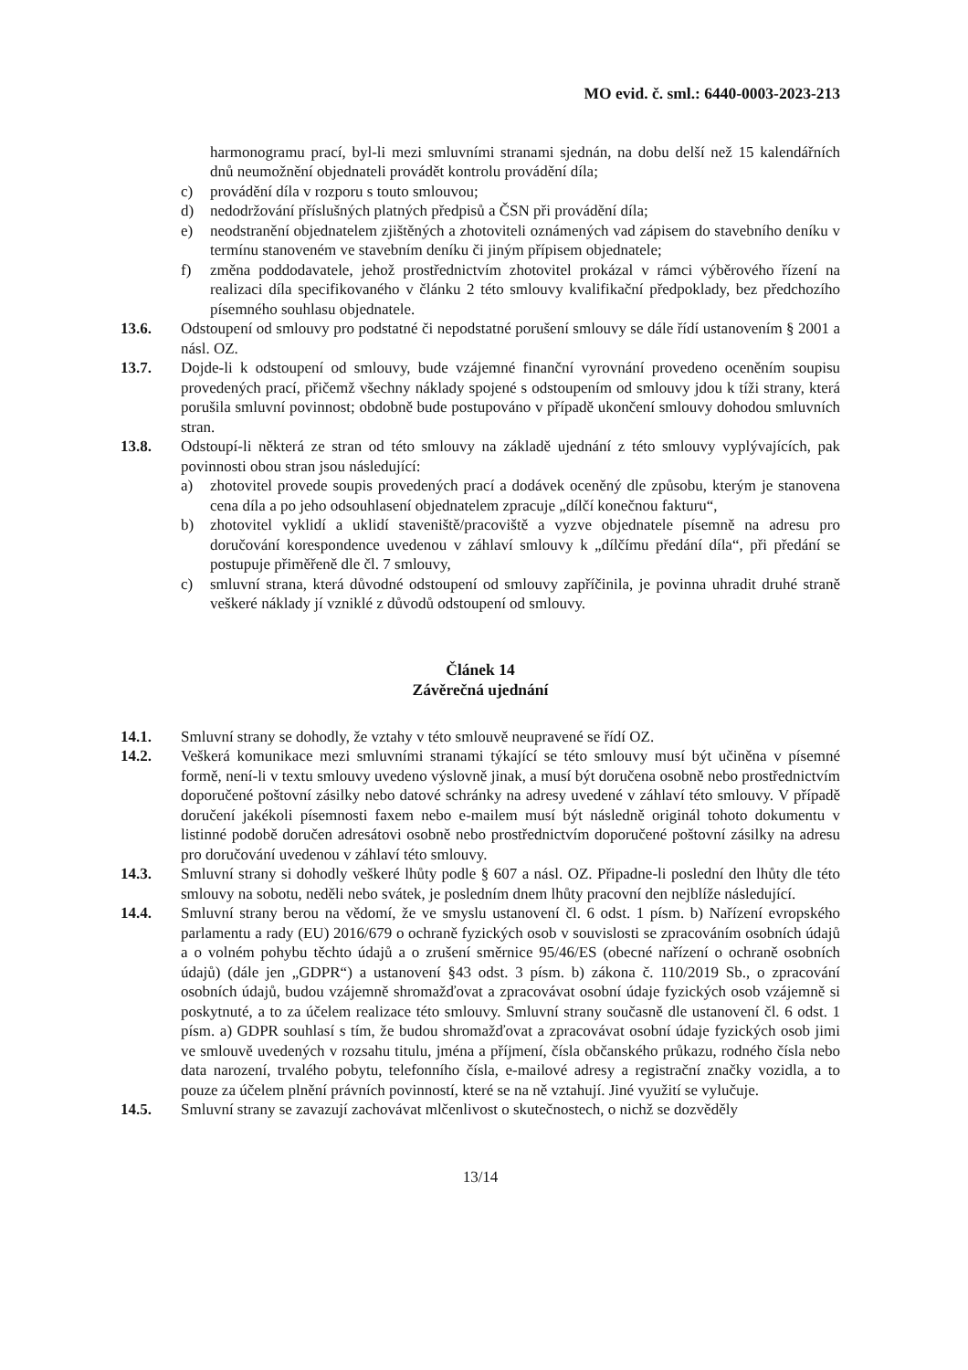MO evid. č. sml.: 6440-0003-2023-213
harmonogramu prací, byl-li mezi smluvními stranami sjednán, na dobu delší než 15 kalendářních dnů neumožnění objednateli provádět kontrolu provádění díla;
c) provádění díla v rozporu s touto smlouvou;
d) nedodržování příslušných platných předpisů a ČSN při provádění díla;
e) neodstranění objednatelem zjištěných a zhotoviteli oznámených vad zápisem do stavebního deníku v termínu stanoveném ve stavebním deníku či jiným přípisem objednatele;
f) změna poddodavatele, jehož prostřednictvím zhotovitel prokázal v rámci výběrového řízení na realizaci díla specifikovaného v článku 2 této smlouvy kvalifikační předpoklady, bez předchozího písemného souhlasu objednatele.
13.6. Odstoupení od smlouvy pro podstatné či nepodstatné porušení smlouvy se dále řídí ustanovením § 2001 a násl. OZ.
13.7. Dojde-li k odstoupení od smlouvy, bude vzájemné finanční vyrovnání provedeno oceněním soupisu provedených prací, přičemž všechny náklady spojené s odstoupením od smlouvy jdou k tíži strany, která porušila smluvní povinnost; obdobně bude postupováno v případě ukončení smlouvy dohodou smluvních stran.
13.8. Odstoupí-li některá ze stran od této smlouvy na základě ujednání z této smlouvy vyplývajících, pak povinnosti obou stran jsou následující:
a) zhotovitel provede soupis provedených prací a dodávek oceněný dle způsobu, kterým je stanovena cena díla a po jeho odsouhlasení objednatelem zpracuje „dílčí konečnou fakturu“,
b) zhotovitel vyklidí a uklidí staveniště/pracoviště a vyzve objednatele písemně na adresu pro doručování korespondence uvedenou v záhlaví smlouvy k „dílčímu předání díla“, při předání se postupuje přiměřeně dle čl. 7 smlouvy,
c) smluvní strana, která důvodné odstoupení od smlouvy zapříčinila, je povinna uhradit druhé straně veškeré náklady jí vzniklé z důvodů odstoupení od smlouvy.
Článek 14
Závěrečná ujednání
14.1. Smluvní strany se dohodly, že vztahy v této smlouvě neupravené se řídí OZ.
14.2. Veškerá komunikace mezi smluvními stranami týkající se této smlouvy musí být učiněna v písemné formě, není-li v textu smlouvy uvedeno výslovně jinak, a musí být doručena osobně nebo prostřednictvím doporučené poštovní zásilky nebo datové schránky na adresy uvedené v záhlaví této smlouvy. V případě doručení jakékoli písemnosti faxem nebo e-mailem musí být následně originál tohoto dokumentu v listinné podobě doručen adresátovi osobně nebo prostřednictvím doporučené poštovní zásilky na adresu pro doručování uvedenou v záhlaví této smlouvy.
14.3. Smluvní strany si dohodly veškeré lhůty podle § 607 a násl. OZ. Připadne-li poslední den lhůty dle této smlouvy na sobotu, neděli nebo svátek, je posledním dnem lhůty pracovní den nejblíže následující.
14.4. Smluvní strany berou na vědomí, že ve smyslu ustanovení čl. 6 odst. 1 písm. b) Nařízení evropského parlamentu a rady (EU) 2016/679 o ochraně fyzických osob v souvislosti se zpracováním osobních údajů a o volném pohybu těchto údajů a o zrušení směrnice 95/46/ES (obecné nařízení o ochraně osobních údajů) (dále jen „GDPR“) a ustanovení §43 odst. 3 písm. b) zákona č. 110/2019 Sb., o zpracování osobních údajů, budou vzájemně shromažďovat a zpracovávat osobní údaje fyzických osob vzájemně si poskytnuté, a to za účelem realizace této smlouvy. Smluvní strany současně dle ustanovení čl. 6 odst. 1 písm. a) GDPR souhlasí s tím, že budou shromažďovat a zpracovávat osobní údaje fyzických osob jimi ve smlouvě uvedených v rozsahu titulu, jména a příjmení, čísla občanského průkazu, rodného čísla nebo data narození, trvalého pobytu, telefonního čísla, e-mailové adresy a registrační značky vozidla, a to pouze za účelem plnění právních povinností, které se na ně vztahují. Jiné využití se vylučuje.
14.5. Smluvní strany se zavazují zachovávat mlčenlivost o skutečnostech, o nichž se dozvěděly
13/14